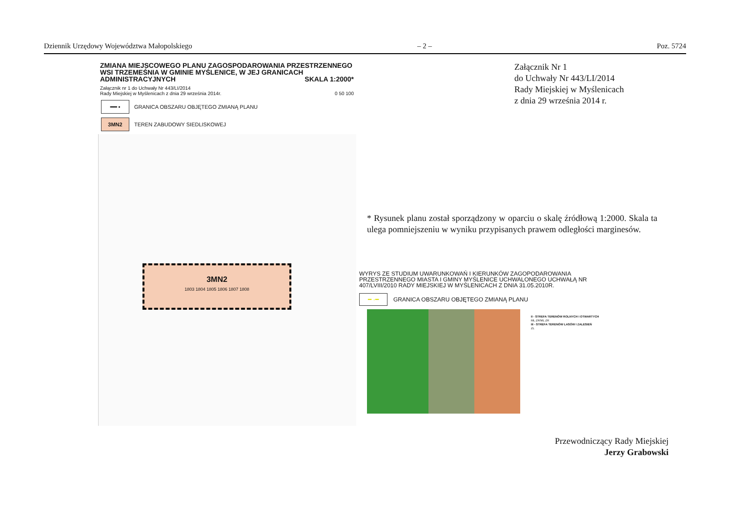Dziennik Urzędowy Województwa Małopolskiego – 2 – Poz. 5724
ZMIANA MIEJSCOWEGO PLANU ZAGOSPODAROWANIA PRZESTRZENNEGO WSI TRZEMEŚNIA W GMINIE MYŚLENICE, W JEJ GRANICACH ADMINISTRACYJNYCH SKALA 1:2000*
Załącznik nr 1 do Uchwały Nr 443/LI/2014
Rady Miejskiej w Myślenicach z dnia 29 września 2014r. 0 50 100
━━ •
GRANICA OBSZARU OBJĘTEGO ZMIANĄ PLANU
3MN2
TEREN ZABUDOWY SIEDLISKOWEJ
3MN2
1803 1804 1805 1806 1807 1808
Załącznik Nr 1
do Uchwały Nr 443/LI/2014
Rady Miejskiej w Myślenicach
z dnia 29 września 2014 r.
* Rysunek planu został sporządzony w oparciu o skalę źródłową 1:2000. Skala ta ulega pomniejszeniu w wyniku przypisanych prawem odległości marginesów.
WYRYS ZE STUDIUM UWARUNKOWAŃ I KIERUNKÓW ZAGOPODAROWANIA PRZESTRZENNEGO MIASTA I GMINY MYŚLENICE UCHWALONEGO UCHWAŁĄ NR 407/LVIII/2010 RADY MIEJSKIEJ W MYŚLENICACH Z DNIA 31.05.2010R.
━ ·━
GRANICA OBSZARU OBJĘTEGO ZMIANĄ PLANU
II - STREFA TERENÓW ROLNYCH I OTWARTYCH
ML ZR/ML ZR
III - STREFA TERENÓW LASÓW I ZALESIEŃ
ZL
Przewodniczący Rady Miejskiej
Jerzy Grabowski